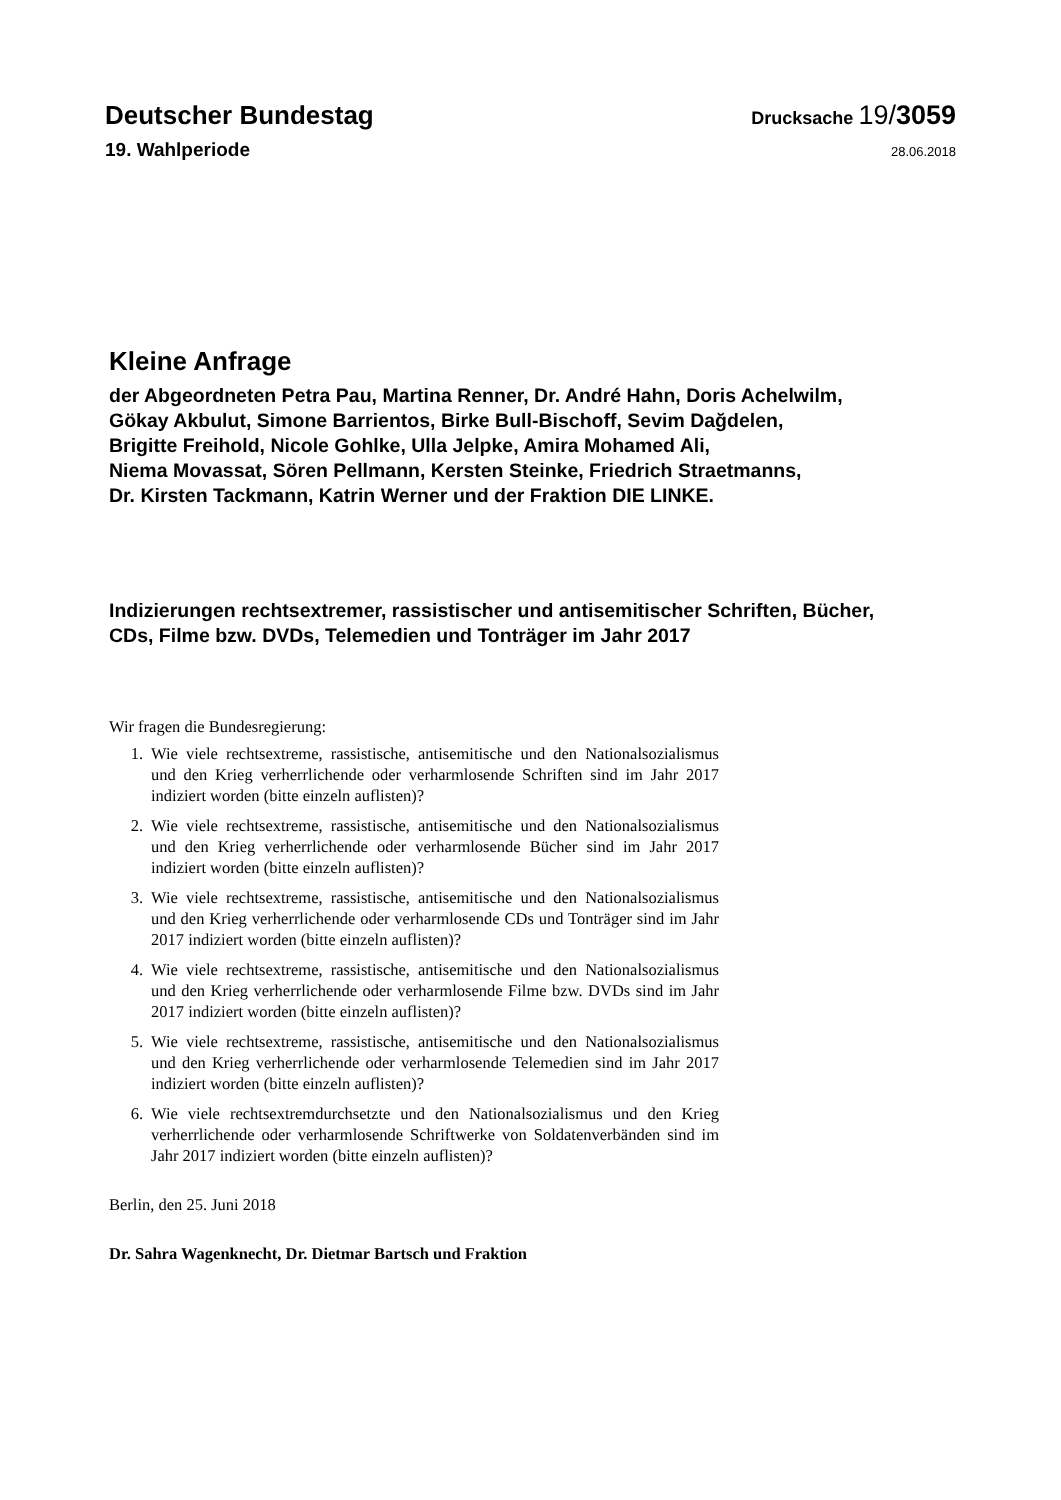Deutscher Bundestag Drucksache 19/3059
19. Wahlperiode 28.06.2018
Kleine Anfrage
der Abgeordneten Petra Pau, Martina Renner, Dr. André Hahn, Doris Achelwilm,
Gökay Akbulut, Simone Barrientos, Birke Bull-Bischoff, Sevim Dağdelen,
Brigitte Freihold, Nicole Gohlke, Ulla Jelpke, Amira Mohamed Ali,
Niema Movassat, Sören Pellmann, Kersten Steinke, Friedrich Straetmanns,
Dr. Kirsten Tackmann, Katrin Werner und der Fraktion DIE LINKE.
Indizierungen rechtsextremer, rassistischer und antisemitischer Schriften, Bücher,
CDs, Filme bzw. DVDs, Telemedien und Tonträger im Jahr 2017
Wir fragen die Bundesregierung:
1. Wie viele rechtsextreme, rassistische, antisemitische und den Nationalsozialismus und den Krieg verherrlichende oder verharmlosende Schriften sind im Jahr 2017 indiziert worden (bitte einzeln auflisten)?
2. Wie viele rechtsextreme, rassistische, antisemitische und den Nationalsozialismus und den Krieg verherrlichende oder verharmlosende Bücher sind im Jahr 2017 indiziert worden (bitte einzeln auflisten)?
3. Wie viele rechtsextreme, rassistische, antisemitische und den Nationalsozialismus und den Krieg verherrlichende oder verharmlosende CDs und Tonträger sind im Jahr 2017 indiziert worden (bitte einzeln auflisten)?
4. Wie viele rechtsextreme, rassistische, antisemitische und den Nationalsozialismus und den Krieg verherrlichende oder verharmlosende Filme bzw. DVDs sind im Jahr 2017 indiziert worden (bitte einzeln auflisten)?
5. Wie viele rechtsextreme, rassistische, antisemitische und den Nationalsozialismus und den Krieg verherrlichende oder verharmlosende Telemedien sind im Jahr 2017 indiziert worden (bitte einzeln auflisten)?
6. Wie viele rechtsextremdurchsetzte und den Nationalsozialismus und den Krieg verherrlichende oder verharmlosende Schriftwerke von Soldatenverbänden sind im Jahr 2017 indiziert worden (bitte einzeln auflisten)?
Berlin, den 25. Juni 2018
Dr. Sahra Wagenknecht, Dr. Dietmar Bartsch und Fraktion